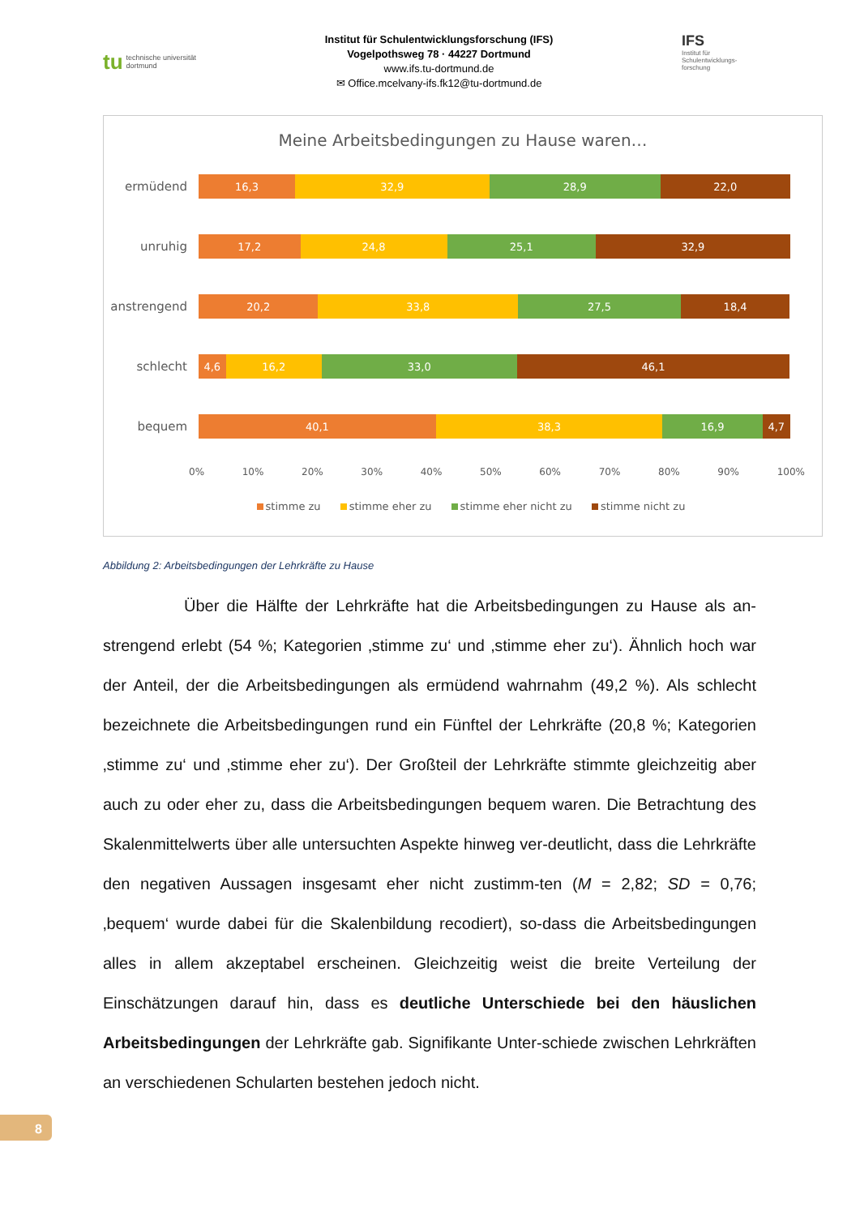tu
technische universität
dortmund
Institut für Schulentwicklungsforschung (IFS)
Vogelpothsweg 78 · 44227 Dortmund
www.ifs.tu-dortmund.de
✉ Office.mcelvany-ifs.fk12@tu-dortmund.de
IFS
Institut für Schulentwicklungs-forschung
Meine Arbeitsbedingungen zu Hause waren…
ermüdend
16,3 32,9 28,9 22,0
unruhig
17,2 24,8 25,1 32,9
anstrengend
20,2 33,8 27,5 18,4
schlecht
4,6 16,2 33,0 46,1
bequem
40,1 38,3 16,9 4,7
0% 10% 20% 30% 40% 50% 60% 70% 80% 90% 100%
stimme zu stimme eher zu stimme eher nicht zu stimme nicht zu
Abbildung 2: Arbeitsbedingungen der Lehrkräfte zu Hause
Über die Hälfte der Lehrkräfte hat die Arbeitsbedingungen zu Hause als an-strengend erlebt (54 %; Kategorien ‚stimme zu‘ und ‚stimme eher zu‘). Ähnlich hoch war der Anteil, der die Arbeitsbedingungen als ermüdend wahrnahm (49,2 %). Als schlecht bezeichnete die Arbeitsbedingungen rund ein Fünftel der Lehrkräfte (20,8 %; Kategorien ‚stimme zu‘ und ‚stimme eher zu‘). Der Großteil der Lehrkräfte stimmte gleichzeitig aber auch zu oder eher zu, dass die Arbeitsbedingungen bequem waren. Die Betrachtung des Skalenmittelwerts über alle untersuchten Aspekte hinweg ver-deutlicht, dass die Lehrkräfte den negativen Aussagen insgesamt eher nicht zustimm-ten (M = 2,82; SD = 0,76; ‚bequem‘ wurde dabei für die Skalenbildung recodiert), so-dass die Arbeitsbedingungen alles in allem akzeptabel erscheinen. Gleichzeitig weist die breite Verteilung der Einschätzungen darauf hin, dass es deutliche Unterschiede bei den häuslichen Arbeitsbedingungen der Lehrkräfte gab. Signifikante Unter-schiede zwischen Lehrkräften an verschiedenen Schularten bestehen jedoch nicht.
8